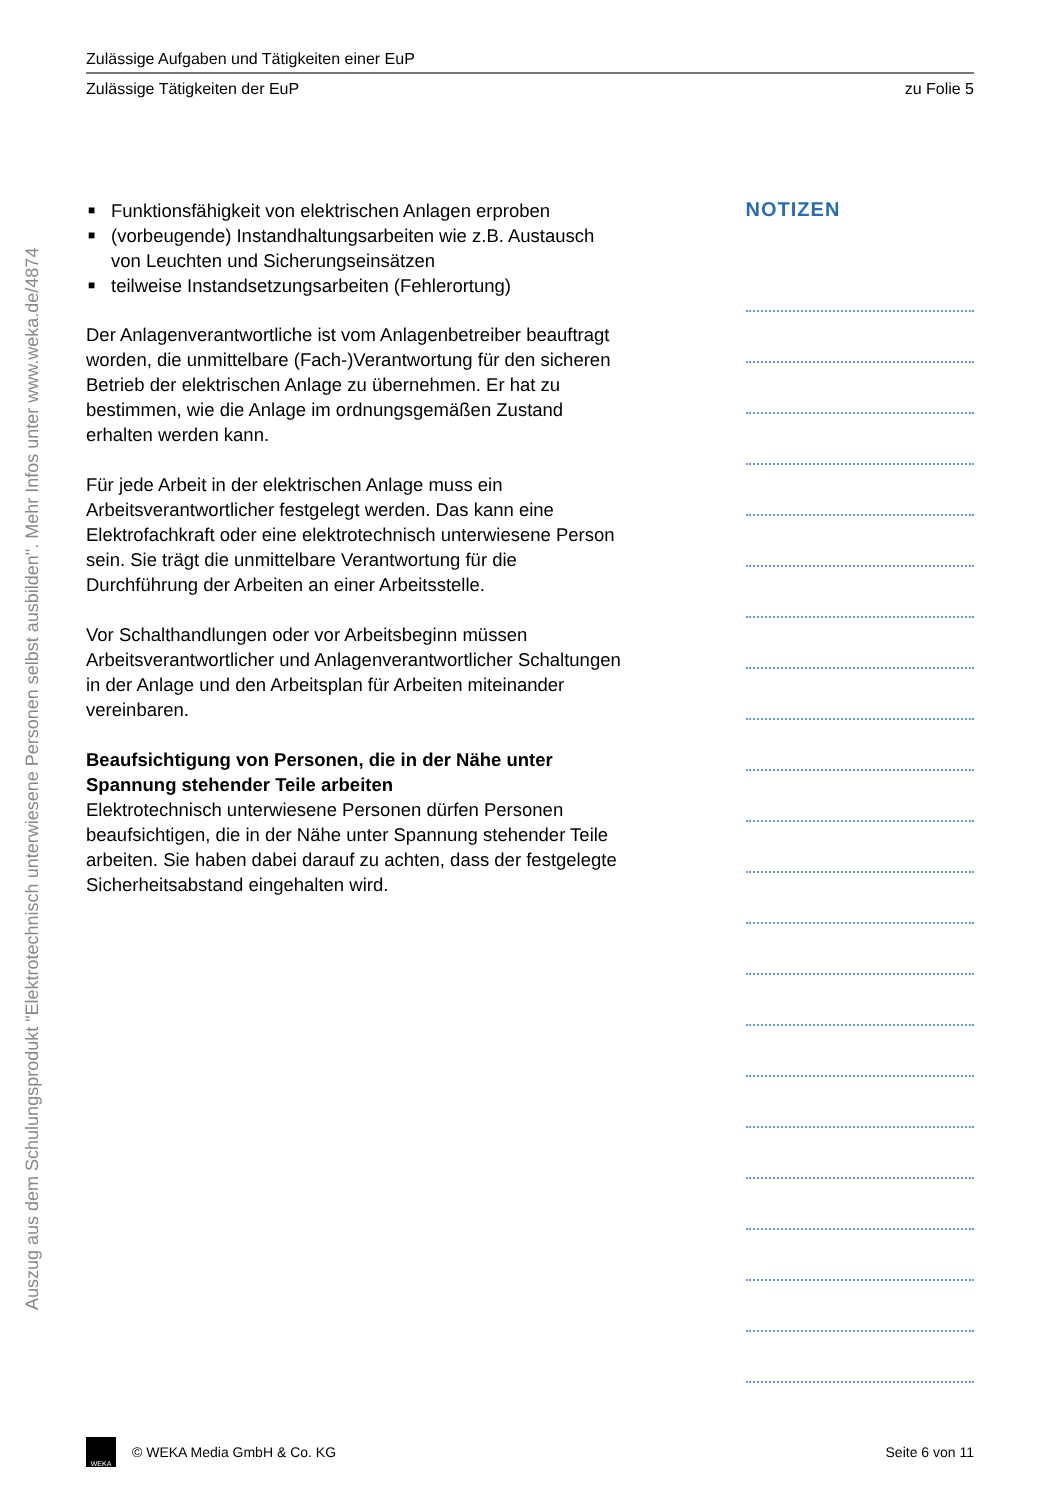Auszug aus dem Schulungsprodukt "Elektrotechnisch unterwiesene Personen selbst ausbilden". Mehr Infos unter www.weka.de/4874
Zulässige Aufgaben und Tätigkeiten einer EuP
Zulässige Tätigkeiten der EuP zu Folie 5
■ Funktionsfähigkeit von elektrischen Anlagen erproben
■ (vorbeugende) Instandhaltungsarbeiten wie z.B. Austausch von Leuchten und Sicherungseinsätzen
■ teilweise Instandsetzungsarbeiten (Fehlerortung)
Der Anlagenverantwortliche ist vom Anlagenbetreiber beauftragt worden, die unmittelbare (Fach-)Verantwortung für den sicheren Betrieb der elektrischen Anlage zu übernehmen. Er hat zu bestimmen, wie die Anlage im ordnungsgemäßen Zustand erhalten werden kann.
Für jede Arbeit in der elektrischen Anlage muss ein Arbeitsverantwortlicher festgelegt werden. Das kann eine Elektrofachkraft oder eine elektrotechnisch unterwiesene Person sein. Sie trägt die unmittelbare Verantwortung für die Durchführung der Arbeiten an einer Arbeitsstelle.
Vor Schalthandlungen oder vor Arbeitsbeginn müssen Arbeitsverantwortlicher und Anlagenverantwortlicher Schaltungen in der Anlage und den Arbeitsplan für Arbeiten miteinander vereinbaren.
Beaufsichtigung von Personen, die in der Nähe unter Spannung stehender Teile arbeiten
Elektrotechnisch unterwiesene Personen dürfen Personen beaufsichtigen, die in der Nähe unter Spannung stehender Teile arbeiten. Sie haben dabei darauf zu achten, dass der festgelegte Sicherheitsabstand eingehalten wird.
NOTIZEN
WEKA
© WEKA Media GmbH & Co. KG Seite 6 von 11